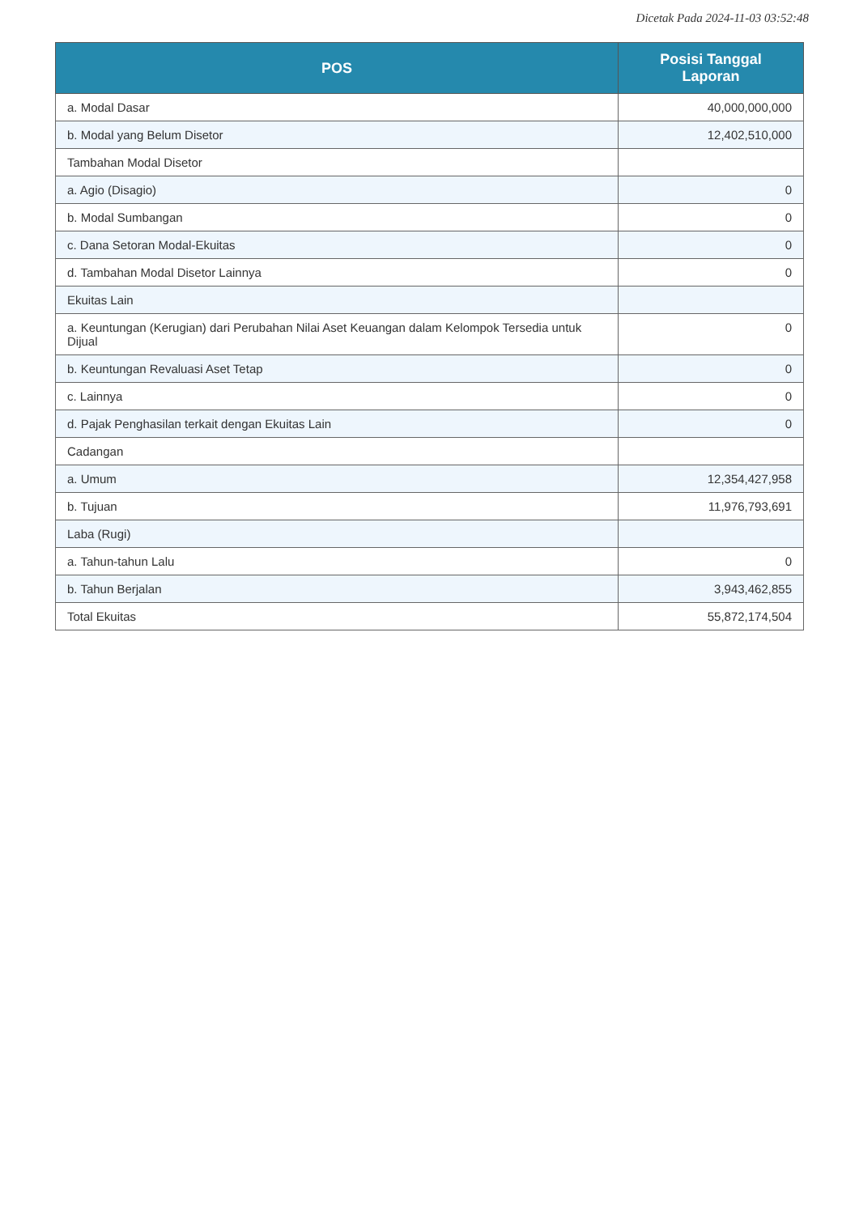Dicetak Pada 2024-11-03 03:52:48
| POS | Posisi Tanggal Laporan |
| --- | --- |
| a. Modal Dasar | 40,000,000,000 |
| b. Modal yang Belum Disetor | 12,402,510,000 |
| Tambahan Modal Disetor | |
| a. Agio (Disagio) | 0 |
| b. Modal Sumbangan | 0 |
| c. Dana Setoran Modal-Ekuitas | 0 |
| d. Tambahan Modal Disetor Lainnya | 0 |
| Ekuitas Lain | |
| a. Keuntungan (Kerugian) dari Perubahan Nilai Aset Keuangan dalam Kelompok Tersedia untuk Dijual | 0 |
| b. Keuntungan Revaluasi Aset Tetap | 0 |
| c. Lainnya | 0 |
| d. Pajak Penghasilan terkait dengan Ekuitas Lain | 0 |
| Cadangan | |
| a. Umum | 12,354,427,958 |
| b. Tujuan | 11,976,793,691 |
| Laba (Rugi) | |
| a. Tahun-tahun Lalu | 0 |
| b. Tahun Berjalan | 3,943,462,855 |
| Total Ekuitas | 55,872,174,504 |